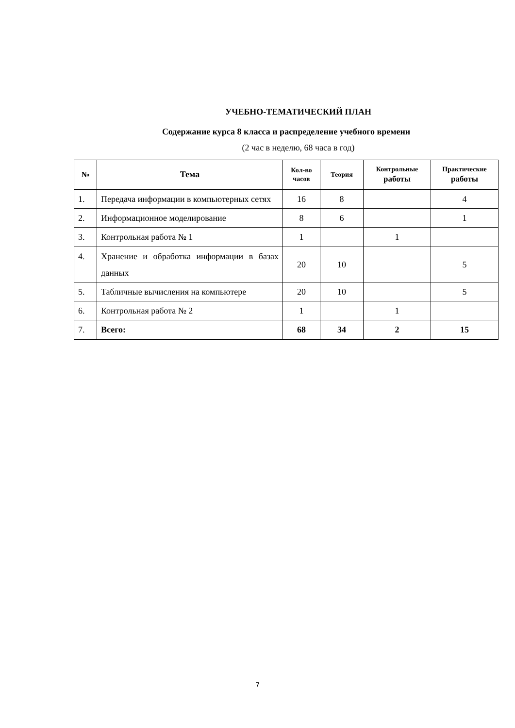УЧЕБНО-ТЕМАТИЧЕСКИЙ ПЛАН
Содержание курса 8 класса и распределение учебного времени
(2 час в неделю, 68 часа в год)
| № | Тема | Кол-во часов | Теория | Контрольные работы | Практические работы |
| --- | --- | --- | --- | --- | --- |
| 1. | Передача информации в компьютерных сетях | 16 | 8 | | 4 |
| 2. | Информационное моделирование | 8 | 6 | | 1 |
| 3. | Контрольная работа № 1 | 1 | | 1 | |
| 4. | Хранение и обработка информации в базах данных | 20 | 10 | | 5 |
| 5. | Табличные вычисления на компьютере | 20 | 10 | | 5 |
| 6. | Контрольная работа № 2 | 1 | | 1 | |
| 7. | Всего: | 68 | 34 | 2 | 15 |
7